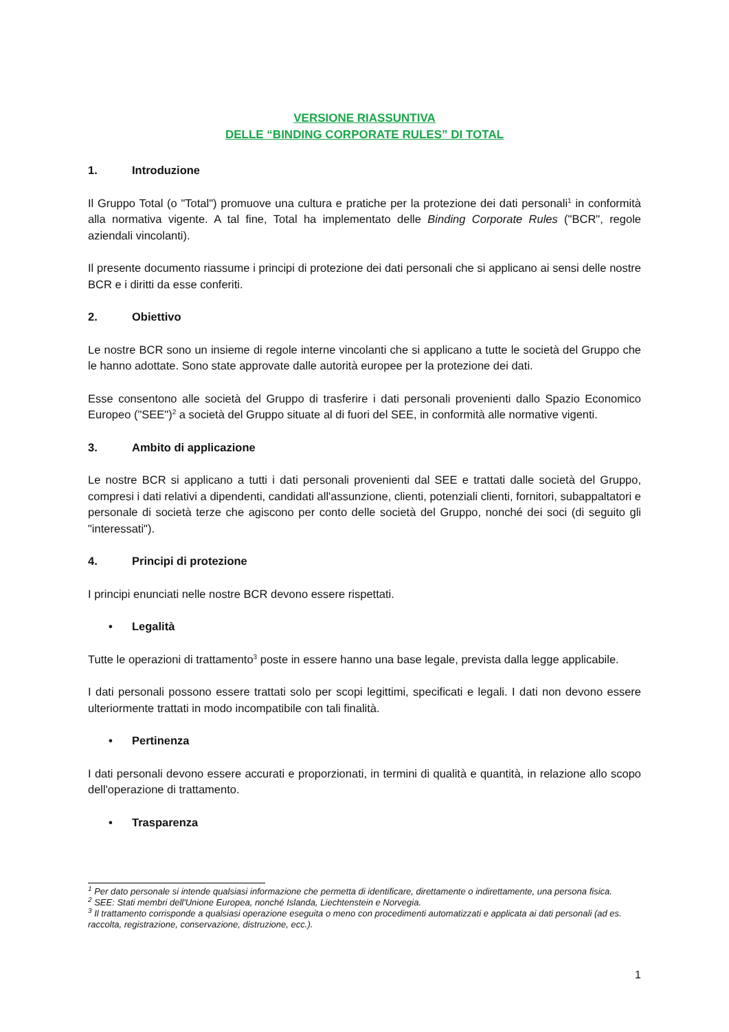VERSIONE RIASSUNTIVA
DELLE “BINDING CORPORATE RULES” DI TOTAL
1. Introduzione
Il Gruppo Total (o "Total") promuove una cultura e pratiche per la protezione dei dati personali<sup>1</sup> in conformità alla normativa vigente. A tal fine, Total ha implementato delle Binding Corporate Rules ("BCR", regole aziendali vincolanti).
Il presente documento riassume i principi di protezione dei dati personali che si applicano ai sensi delle nostre BCR e i diritti da esse conferiti.
2. Obiettivo
Le nostre BCR sono un insieme di regole interne vincolanti che si applicano a tutte le società del Gruppo che le hanno adottate. Sono state approvate dalle autorità europee per la protezione dei dati.
Esse consentono alle società del Gruppo di trasferire i dati personali provenienti dallo Spazio Economico Europeo ("SEE")<sup>2</sup> a società del Gruppo situate al di fuori del SEE, in conformità alle normative vigenti.
3. Ambito di applicazione
Le nostre BCR si applicano a tutti i dati personali provenienti dal SEE e trattati dalle società del Gruppo, compresi i dati relativi a dipendenti, candidati all'assunzione, clienti, potenziali clienti, fornitori, subappaltatori e personale di società terze che agiscono per conto delle società del Gruppo, nonché dei soci (di seguito gli "interessati").
4. Principi di protezione
I principi enunciati nelle nostre BCR devono essere rispettati.
• Legalità
Tutte le operazioni di trattamento<sup>3</sup> poste in essere hanno una base legale, prevista dalla legge applicabile.
I dati personali possono essere trattati solo per scopi legittimi, specificati e legali. I dati non devono essere ulteriormente trattati in modo incompatibile con tali finalità.
• Pertinenza
I dati personali devono essere accurati e proporzionati, in termini di qualità e quantità, in relazione allo scopo dell'operazione di trattamento.
• Trasparenza
<sup>1</sup> Per dato personale si intende qualsiasi informazione che permetta di identificare, direttamente o indirettamente, una persona fisica.
<sup>2</sup> SEE: Stati membri dell'Unione Europea, nonché Islanda, Liechtenstein e Norvegia.
<sup>3</sup> Il trattamento corrisponde a qualsiasi operazione eseguita o meno con procedimenti automatizzati e applicata ai dati personali (ad es. raccolta, registrazione, conservazione, distruzione, ecc.).
1